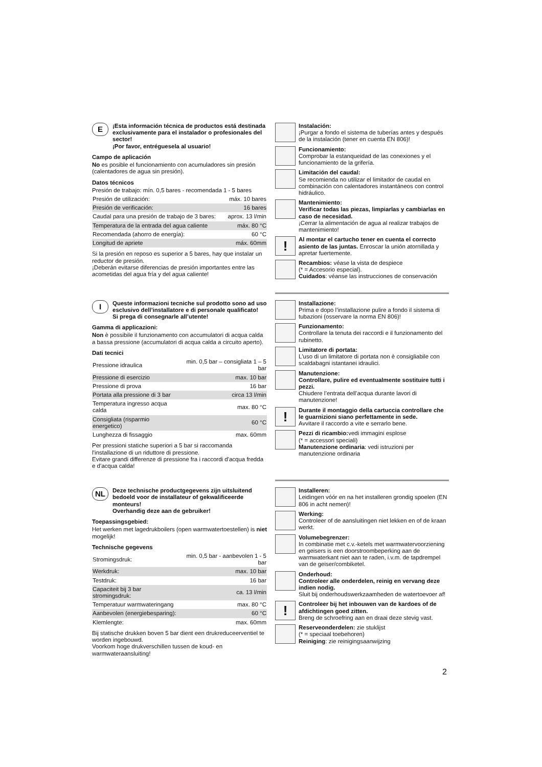E
¡Esta información técnica de productos está destinada exclusivamente para el instalador o profesionales del sector!
¡Por favor, entréguesela al usuario!
Campo de aplicación
No es posible el funcionamiento con acumuladores sin presión (calentadores de agua sin presión).
Datos técnicos
Presión de trabajo: mín. 0,5 bares - recomendada 1 - 5 bares
| Presión de utilización: | máx. 10 bares |
| Presión de verificación: | 16 bares |
| Caudal para una presión de trabajo de 3 bares: | aprox. 13 l/min |
| Temperatura de la entrada del agua caliente | máx. 80 °C |
| Recomendada (ahorro de energía): | 60 °C |
| Longitud de apriete | máx. 60mm |
Si la presión en reposo es superior a 5 bares, hay que instalar un reductor de presión.
¡Deberán evitarse diferencias de presión importantes entre las acometidas del agua fría y del agua caliente!
Instalación:
¡Purgar a fondo el sistema de tuberías antes y después de la instalación (tener en cuenta EN 806)!
Funcionamiento:
Comprobar la estanqueidad de las conexiones y el funcionamiento de la grifería.
Limitación del caudal:
Se recomienda no utilizar el limitador de caudal en combinación con calentadores instantáneos con control hidráulico.
Mantenimiento:
Verificar todas las piezas, limpiarlas y cambiarlas en caso de necesidad.
¡Cerrar la alimentación de agua al realizar trabajos de mantenimiento!
!
Al montar el cartucho tener en cuenta el correcto asiento de las juntas. Enroscar la unión atornillada y apretar fuertemente.
Recambios: véase la vista de despiece
(* = Accesorio especial).
Cuidados: véanse las instrucciones de conservación
I
Queste informazioni tecniche sul prodotto sono ad uso esclusivo dell’installatore e di personale qualificato!
Si prega di consegnarle all’utente!
Gamma di applicazioni:
Non è possibile il funzionamento con accumulatori di acqua calda a bassa pressione (accumulatori di acqua calda a circuito aperto).
Dati tecnici
| Pressione idraulica | min. 0,5 bar – consigliata 1 – 5 bar |
| Pressione di esercizio | max. 10 bar |
| Pressione di prova | 16 bar |
| Portata alla pressione di 3 bar | circa 13 l/min |
| Temperatura ingresso acqua calda | max. 80 °C |
| Consigliata (risparmio energetico) | 60 °C |
| Lunghezza di fissaggio | max. 60mm |
Per pressioni statiche superiori a 5 bar si raccomanda l’installazione di un riduttore di pressione.
Evitare grandi differenze di pressione fra i raccordi d'acqua fredda e d'acqua calda!
Installazione:
Prima e dopo l’installazione pulire a fondo il sistema di tubazioni (osservare la norma EN 806)!
Funzionamento:
Controllare la tenuta dei raccordi e il funzionamento del rubinetto.
Limitatore di portata:
L'uso di un limitatore di portata non è consigliabile con scaldabagni istantanei idraulici.
Manutenzione:
Controllare, pulire ed eventualmente sostituire tutti i pezzi.
Chiudere l’entrata dell’acqua durante lavori di manutenzione!
!
Durante il montaggio della cartuccia controllare che le guarnizioni siano perfettamente in sede.
Avvitare il raccordo a vite e serrarlo bene.
Pezzi di ricambio: vedi immagini esplose
(* = accessori speciali)
Manutenzione ordinaria: vedi istruzioni per manutenzione ordinaria
NL
Deze technische productgegevens zijn uitsluitend bedoeld voor de installateur of gekwalificeerde monteurs!
Overhandig deze aan de gebruiker!
Toepassingsgebied:
Het werken met lagedrukboilers (open warmwatertoestellen) is niet mogelijk!
Technische gegevens
| Stromingsdruk: | min. 0,5 bar - aanbevolen 1 - 5 bar |
| Werkdruk: | max. 10 bar |
| Testdruk: | 16 bar |
| Capaciteit bij 3 bar stromingsdruk: | ca. 13 l/min |
| Temperatuur warmwateringang | max. 80 °C |
| Aanbevolen (energiebesparing): | 60 °C |
| Klemlengte: | max. 60mm |
Bij statische drukken boven 5 bar dient een drukreduceerventiel te worden ingebouwd.
Voorkom hoge drukverschillen tussen de koud- en warmwateraansluiting!
Installeren:
Leidingen vóór en na het installeren grondig spoelen (EN 806 in acht nemen)!
Werking:
Controleer of de aansluitingen niet lekken en of de kraan werkt.
Volumebegrenzer:
In combinatie met c.v.-ketels met warmwatervoorziening en geisers is een doorstroombeperking aan de warmwaterkant niet aan te raden, i.v.m. de tapdrempel van de geiser/combiketel.
Onderhoud:
Controleer alle onderdelen, reinig en vervang deze indien nodig.
Sluit bij onderhoudswerkzaamheden de watertoevoer af!
!
Controleer bij het inbouwen van de kardoes of de afdichtingen goed zitten.
Breng de schroefring aan en draai deze stevig vast.
Reserveonderdelen: zie stuklijst
(* = speciaal toebehoren)
Reiniging: zie reinigingsaanwijzing
2